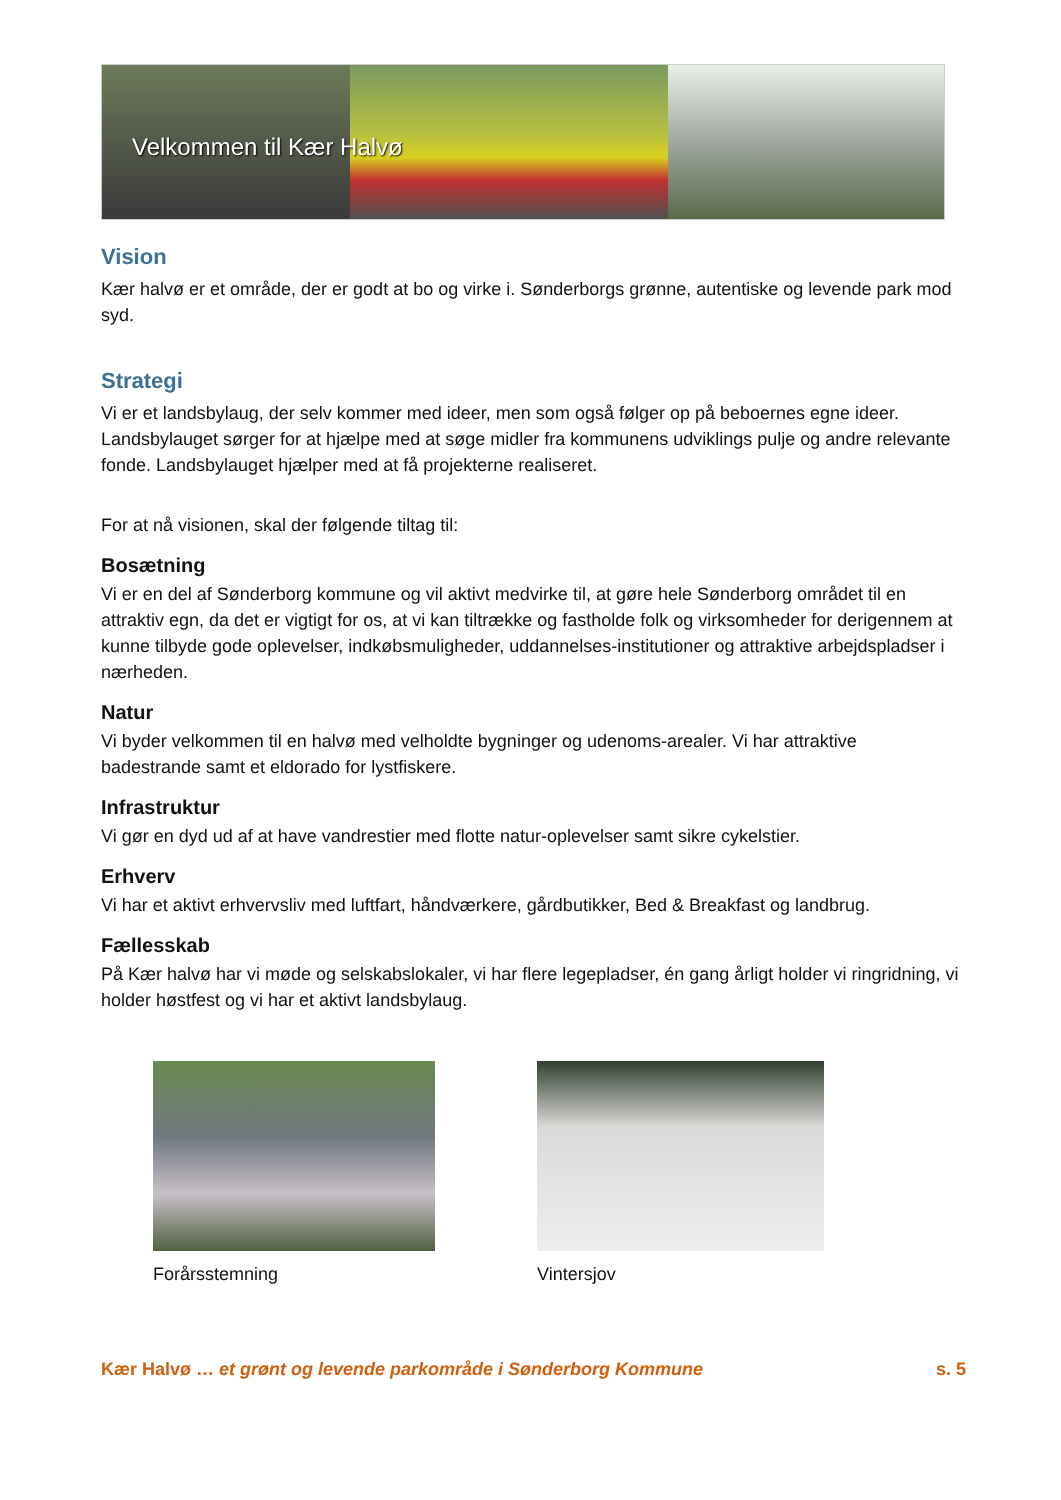Velkommen til Kær Halvø
Vision
Kær halvø er et område, der er godt at bo og virke i. Sønderborgs grønne, autentiske og levende park mod syd.
Strategi
Vi er et landsbylaug, der selv kommer med ideer, men som også følger op på beboernes egne ideer. Landsbylauget sørger for at hjælpe med at søge midler fra kommunens udviklings pulje og andre relevante fonde. Landsbylauget hjælper med at få projekterne realiseret.
For at nå visionen, skal der følgende tiltag til:
Bosætning
Vi er en del af Sønderborg kommune og vil aktivt medvirke til, at gøre hele Sønderborg området til en attraktiv egn, da det er vigtigt for os, at vi kan tiltrække og fastholde folk og virksomheder for derigennem at kunne tilbyde gode oplevelser, indkøbsmuligheder, uddannelses-institutioner og attraktive arbejdspladser i nærheden.
Natur
Vi byder velkommen til en halvø med velholdte bygninger og udenoms-arealer. Vi har attraktive badestrande samt et eldorado for lystfiskere.
Infrastruktur
Vi gør en dyd ud af at have vandrestier med flotte natur-oplevelser samt sikre cykelstier.
Erhverv
Vi har et aktivt erhvervsliv med luftfart, håndværkere, gårdbutikker, Bed & Breakfast og landbrug.
Fællesskab
På Kær halvø har vi møde og selskabslokaler, vi har flere legepladser, én gang årligt holder vi ringridning, vi holder høstfest og vi har et aktivt landsbylaug.
Forårsstemning Vintersjov
Kær Halvø … et grønt og levende parkområde i Sønderborg Kommune s. 5